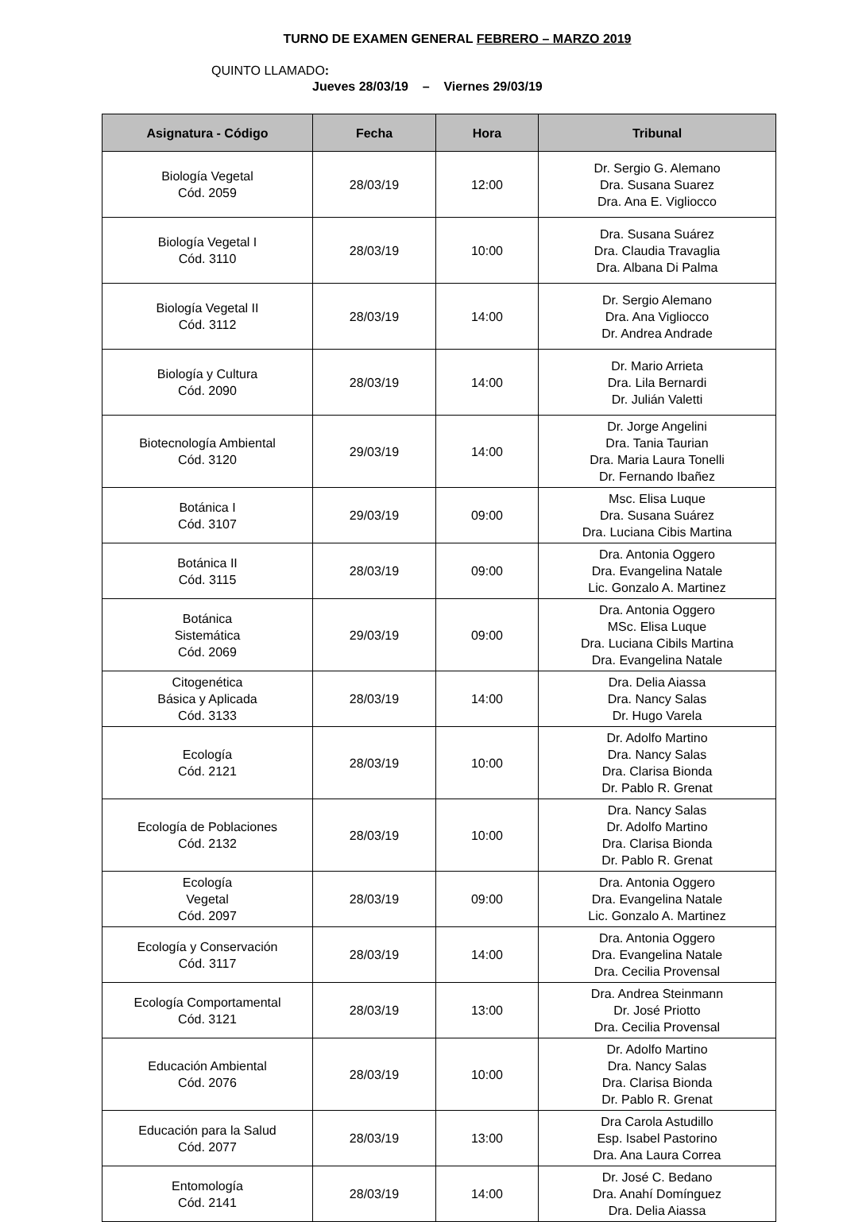TURNO DE EXAMEN GENERAL FEBRERO – MARZO 2019
QUINTO LLAMADO:
Jueves 28/03/19 – Viernes 29/03/19
| Asignatura - Código | Fecha | Hora | Tribunal |
| --- | --- | --- | --- |
| Biología Vegetal Cód. 2059 | 28/03/19 | 12:00 | Dr. Sergio G. Alemano Dra. Susana Suarez Dra. Ana E. Vigliocco |
| Biología Vegetal I Cód. 3110 | 28/03/19 | 10:00 | Dra. Susana Suárez Dra. Claudia Travaglia Dra. Albana Di Palma |
| Biología Vegetal II Cód. 3112 | 28/03/19 | 14:00 | Dr. Sergio Alemano Dra. Ana Vigliocco Dr. Andrea Andrade |
| Biología y Cultura Cód. 2090 | 28/03/19 | 14:00 | Dr. Mario Arrieta Dra. Lila Bernardi Dr. Julián Valetti |
| Biotecnología Ambiental Cód. 3120 | 29/03/19 | 14:00 | Dr. Jorge Angelini Dra. Tania Taurian Dra. Maria Laura Tonelli Dr. Fernando Ibañez |
| Botánica I Cód. 3107 | 29/03/19 | 09:00 | Msc. Elisa Luque Dra. Susana Suárez Dra. Luciana Cibis Martina |
| Botánica II Cód. 3115 | 28/03/19 | 09:00 | Dra. Antonia Oggero Dra. Evangelina Natale Lic. Gonzalo A. Martinez |
| Botánica Sistemática Cód. 2069 | 29/03/19 | 09:00 | Dra. Antonia Oggero MSc. Elisa Luque Dra. Luciana Cibils Martina Dra. Evangelina Natale |
| Citogenética Básica y Aplicada Cód. 3133 | 28/03/19 | 14:00 | Dra. Delia Aiassa Dra. Nancy Salas Dr. Hugo Varela |
| Ecología Cód. 2121 | 28/03/19 | 10:00 | Dr. Adolfo Martino Dra. Nancy Salas Dra. Clarisa Bionda Dr. Pablo R. Grenat |
| Ecología de Poblaciones Cód. 2132 | 28/03/19 | 10:00 | Dra. Nancy Salas Dr. Adolfo Martino Dra. Clarisa Bionda Dr. Pablo R. Grenat |
| Ecología Vegetal Cód. 2097 | 28/03/19 | 09:00 | Dra. Antonia Oggero Dra. Evangelina Natale Lic. Gonzalo A. Martinez |
| Ecología y Conservación Cód. 3117 | 28/03/19 | 14:00 | Dra. Antonia Oggero Dra. Evangelina Natale Dra. Cecilia Provensal |
| Ecología Comportamental Cód. 3121 | 28/03/19 | 13:00 | Dra. Andrea Steinmann Dr. José Priotto Dra. Cecilia Provensal |
| Educación Ambiental Cód. 2076 | 28/03/19 | 10:00 | Dr. Adolfo Martino Dra. Nancy Salas Dra. Clarisa Bionda Dr. Pablo R. Grenat |
| Educación para la Salud Cód. 2077 | 28/03/19 | 13:00 | Dra Carola Astudillo Esp. Isabel Pastorino Dra. Ana Laura Correa |
| Entomología Cód. 2141 | 28/03/19 | 14:00 | Dr. José C. Bedano Dra. Anahí Domínguez Dra. Delia Aiassa |